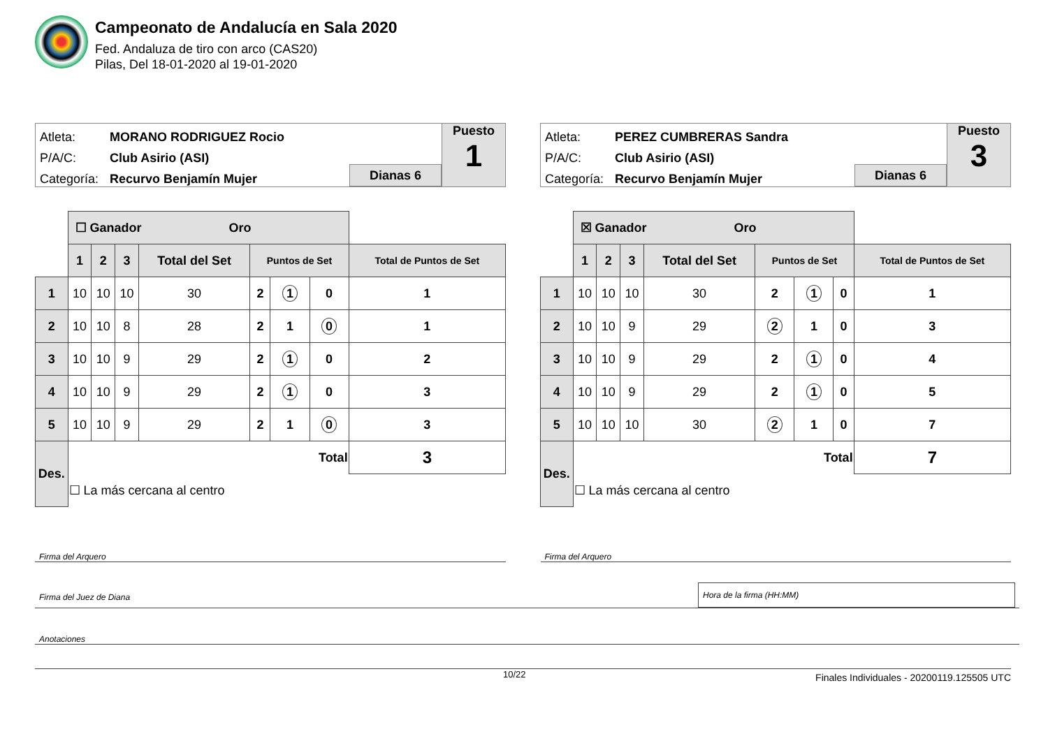Campeonato de Andalucía en Sala 2020
Fed. Andaluza de tiro con arco (CAS20)
Pilas, Del 18-01-2020 al 19-01-2020
Atleta: MORANO RODRIGUEZ Rocio
P/A/C: Club Asirio (ASI)
Categoría: Recurvo Benjamín Mujer
Dianas 6
Puesto
1
| | ☐ Ganador Oro | | | | | | | |
| | 1 | 2 | 3 | Total del Set | Puntos de Set | | | Total de Puntos de Set |
| 1 | 10 | 10 | 10 | 30 | 2 | 1 | 0 | 1 |
| 2 | 10 | 10 | 8 | 28 | 2 | 1 | 0 | 1 |
| 3 | 10 | 10 | 9 | 29 | 2 | 1 | 0 | 2 |
| 4 | 10 | 10 | 9 | 29 | 2 | 1 | 0 | 3 |
| 5 | 10 | 10 | 9 | 29 | 2 | 1 | 0 | 3 |
| Des. | Total | | | | | | | 3 |
| | ☐ La más cercana al centro | | | | | | | |
Atleta: PEREZ CUMBRERAS Sandra
P/A/C: Club Asirio (ASI)
Categoría: Recurvo Benjamín Mujer
Dianas 6
Puesto
3
| | ☒ Ganador Oro | | | | | | | |
| | 1 | 2 | 3 | Total del Set | Puntos de Set | | | Total de Puntos de Set |
| 1 | 10 | 10 | 10 | 30 | 2 | 1 | 0 | 1 |
| 2 | 10 | 10 | 9 | 29 | 2 | 1 | 0 | 3 |
| 3 | 10 | 10 | 9 | 29 | 2 | 1 | 0 | 4 |
| 4 | 10 | 10 | 9 | 29 | 2 | 1 | 0 | 5 |
| 5 | 10 | 10 | 10 | 30 | 2 | 1 | 0 | 7 |
| Des. | Total | | | | | | | 7 |
| | ☐ La más cercana al centro | | | | | | | |
Firma del Arquero Firma del Arquero
Firma del Juez de Diana Hora de la firma (HH:MM)
Anotaciones
10/22
Finales Individuales - 20200119.125505 UTC